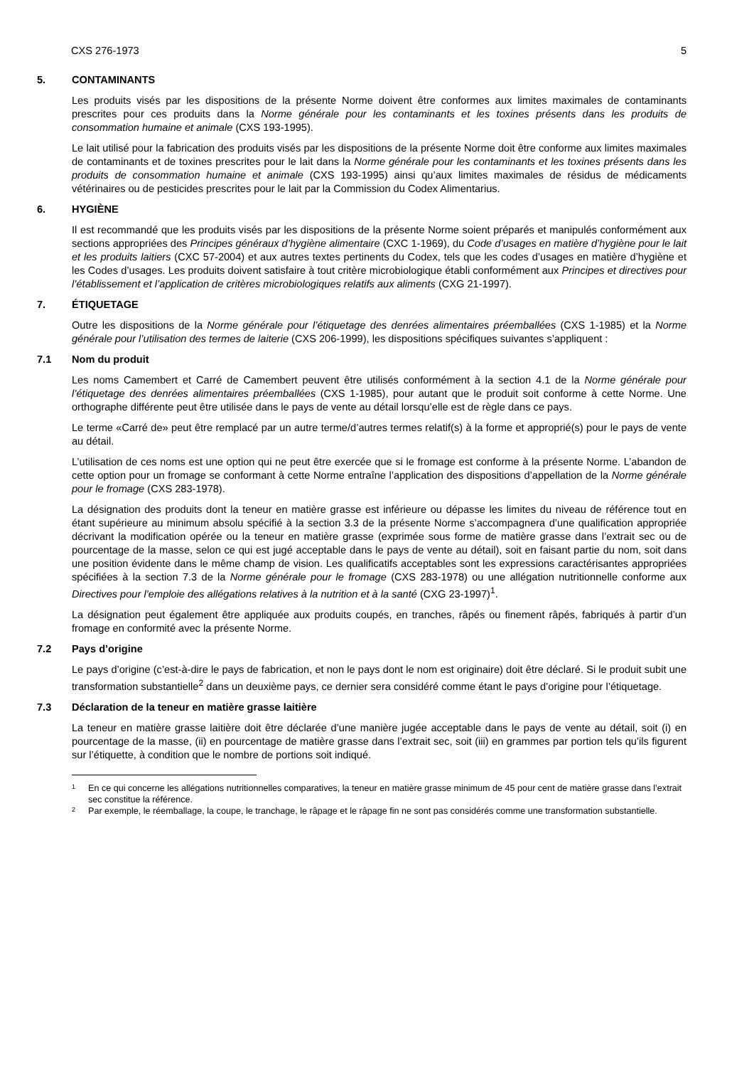CXS 276-1973 5
5. CONTAMINANTS
Les produits visés par les dispositions de la présente Norme doivent être conformes aux limites maximales de contaminants prescrites pour ces produits dans la Norme générale pour les contaminants et les toxines présents dans les produits de consommation humaine et animale (CXS 193-1995).
Le lait utilisé pour la fabrication des produits visés par les dispositions de la présente Norme doit être conforme aux limites maximales de contaminants et de toxines prescrites pour le lait dans la Norme générale pour les contaminants et les toxines présents dans les produits de consommation humaine et animale (CXS 193-1995) ainsi qu’aux limites maximales de résidus de médicaments vétérinaires ou de pesticides prescrites pour le lait par la Commission du Codex Alimentarius.
6. HYGIÈNE
Il est recommandé que les produits visés par les dispositions de la présente Norme soient préparés et manipulés conformément aux sections appropriées des Principes généraux d’hygiène alimentaire (CXC 1-1969), du Code d’usages en matière d’hygiène pour le lait et les produits laitiers (CXC 57-2004) et aux autres textes pertinents du Codex, tels que les codes d’usages en matière d’hygiène et les Codes d’usages. Les produits doivent satisfaire à tout critère microbiologique établi conformément aux Principes et directives pour l’établissement et l’application de critères microbiologiques relatifs aux aliments (CXG 21-1997).
7. ÉTIQUETAGE
Outre les dispositions de la Norme générale pour l’étiquetage des denrées alimentaires préemballées (CXS 1-1985) et la Norme générale pour l’utilisation des termes de laiterie (CXS 206-1999), les dispositions spécifiques suivantes s’appliquent :
7.1 Nom du produit
Les noms Camembert et Carré de Camembert peuvent être utilisés conformément à la section 4.1 de la Norme générale pour l’étiquetage des denrées alimentaires préemballées (CXS 1-1985), pour autant que le produit soit conforme à cette Norme. Une orthographe différente peut être utilisée dans le pays de vente au détail lorsqu’elle est de règle dans ce pays.
Le terme «Carré de» peut être remplacé par un autre terme/d’autres termes relatif(s) à la forme et approprié(s) pour le pays de vente au détail.
L’utilisation de ces noms est une option qui ne peut être exercée que si le fromage est conforme à la présente Norme. L’abandon de cette option pour un fromage se conformant à cette Norme entraîne l’application des dispositions d’appellation de la Norme générale pour le fromage (CXS 283-1978).
La désignation des produits dont la teneur en matière grasse est inférieure ou dépasse les limites du niveau de référence tout en étant supérieure au minimum absolu spécifié à la section 3.3 de la présente Norme s’accompagnera d’une qualification appropriée décrivant la modification opérée ou la teneur en matière grasse (exprimée sous forme de matière grasse dans l’extrait sec ou de pourcentage de la masse, selon ce qui est jugé acceptable dans le pays de vente au détail), soit en faisant partie du nom, soit dans une position évidente dans le même champ de vision. Les qualificatifs acceptables sont les expressions caractérisantes appropriées spécifiées à la section 7.3 de la Norme générale pour le fromage (CXS 283-1978) ou une allégation nutritionnelle conforme aux Directives pour l’emploie des allégations relatives à la nutrition et à la santé (CXG 23-1997)<sup>1</sup>.
La désignation peut également être appliquée aux produits coupés, en tranches, râpés ou finement râpés, fabriqués à partir d’un fromage en conformité avec la présente Norme.
7.2 Pays d’origine
Le pays d’origine (c’est-à-dire le pays de fabrication, et non le pays dont le nom est originaire) doit être déclaré. Si le produit subit une transformation substantielle<sup>2</sup> dans un deuxième pays, ce dernier sera considéré comme étant le pays d’origine pour l’étiquetage.
7.3 Déclaration de la teneur en matière grasse laitière
La teneur en matière grasse laitière doit être déclarée d’une manière jugée acceptable dans le pays de vente au détail, soit (i) en pourcentage de la masse, (ii) en pourcentage de matière grasse dans l’extrait sec, soit (iii) en grammes par portion tels qu’ils figurent sur l’étiquette, à condition que le nombre de portions soit indiqué.
1 En ce qui concerne les allégations nutritionnelles comparatives, la teneur en matière grasse minimum de 45 pour cent de matière grasse dans l’extrait sec constitue la référence.
2 Par exemple, le réemballage, la coupe, le tranchage, le râpage et le râpage fin ne sont pas considérés comme une transformation substantielle.